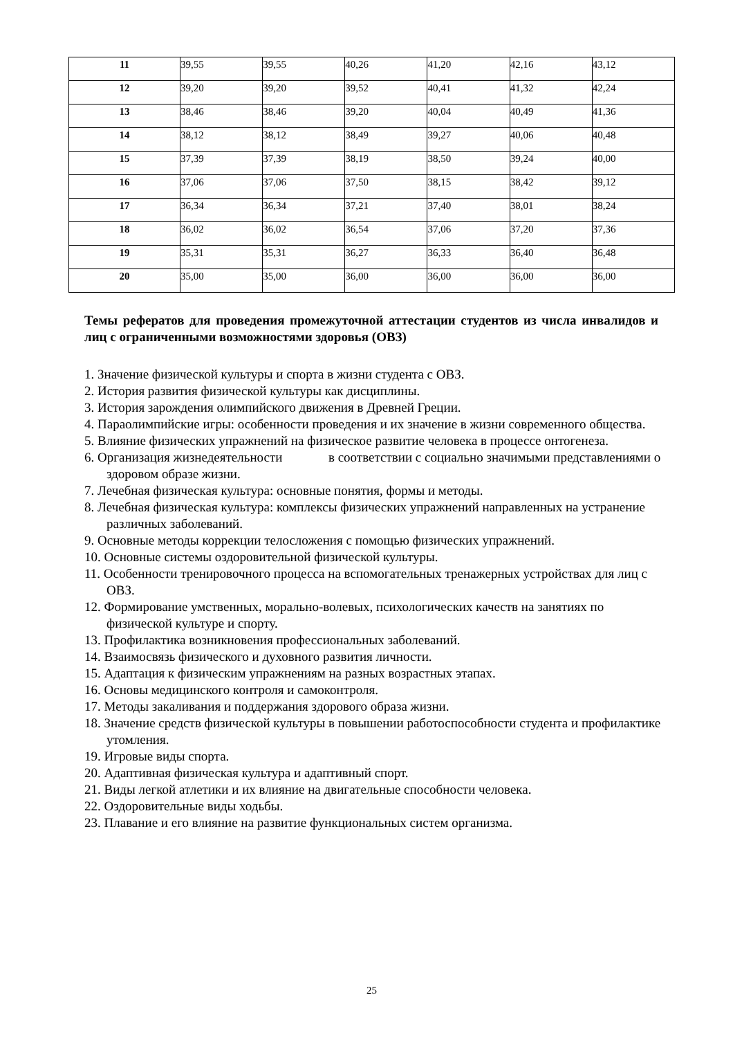| 11 | 39,55 | 39,55 | 40,26 | 41,20 | 42,16 | 43,12 |
| 12 | 39,20 | 39,20 | 39,52 | 40,41 | 41,32 | 42,24 |
| 13 | 38,46 | 38,46 | 39,20 | 40,04 | 40,49 | 41,36 |
| 14 | 38,12 | 38,12 | 38,49 | 39,27 | 40,06 | 40,48 |
| 15 | 37,39 | 37,39 | 38,19 | 38,50 | 39,24 | 40,00 |
| 16 | 37,06 | 37,06 | 37,50 | 38,15 | 38,42 | 39,12 |
| 17 | 36,34 | 36,34 | 37,21 | 37,40 | 38,01 | 38,24 |
| 18 | 36,02 | 36,02 | 36,54 | 37,06 | 37,20 | 37,36 |
| 19 | 35,31 | 35,31 | 36,27 | 36,33 | 36,40 | 36,48 |
| 20 | 35,00 | 35,00 | 36,00 | 36,00 | 36,00 | 36,00 |
Темы рефератов для проведения промежуточной аттестации студентов из числа инвалидов и лиц с ограниченными возможностями здоровья (ОВЗ)
1. Значение физической культуры и спорта в жизни студента с ОВЗ.
2. История развития физической культуры как дисциплины.
3. История зарождения олимпийского движения в Древней Греции.
4. Параолимпийские игры: особенности проведения и их значение в жизни современного общества.
5. Влияние физических упражнений на физическое развитие человека в процессе онтогенеза.
6. Организация жизнедеятельности в соответствии с социально значимыми представлениями о здоровом образе жизни.
7. Лечебная физическая культура: основные понятия, формы и методы.
8. Лечебная физическая культура: комплексы физических упражнений направленных на устранение различных заболеваний.
9. Основные методы коррекции телосложения с помощью физических упражнений.
10. Основные системы оздоровительной физической культуры.
11. Особенности тренировочного процесса на вспомогательных тренажерных устройствах для лиц с ОВЗ.
12. Формирование умственных, морально-волевых, психологических качеств на занятиях по физической культуре и спорту.
13. Профилактика возникновения профессиональных заболеваний.
14. Взаимосвязь физического и духовного развития личности.
15. Адаптация к физическим упражнениям на разных возрастных этапах.
16. Основы медицинского контроля и самоконтроля.
17. Методы закаливания и поддержания здорового образа жизни.
18. Значение средств физической культуры в повышении работоспособности студента и профилактике утомления.
19. Игровые виды спорта.
20. Адаптивная физическая культура и адаптивный спорт.
21. Виды легкой атлетики и их влияние на двигательные способности человека.
22. Оздоровительные виды ходьбы.
23. Плавание и его влияние на развитие функциональных систем организма.
25